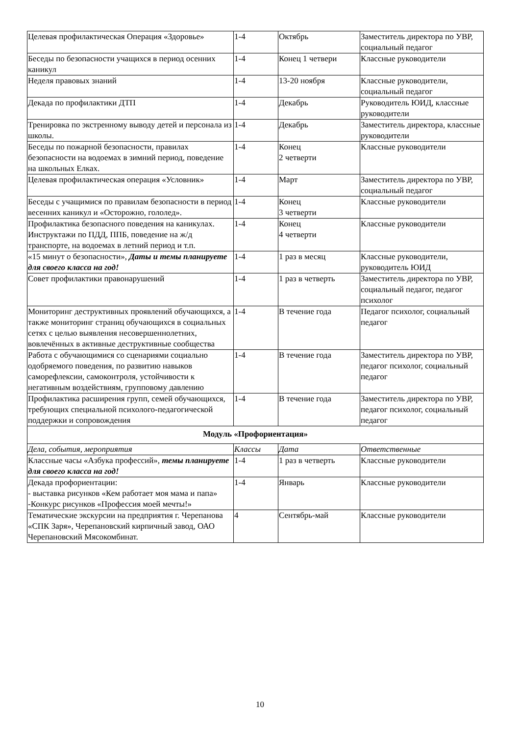| Целевая профилактическая Операция «Здоровье» | 1-4 | Октябрь | Заместитель директора по УВР, социальный педагог |
| Беседы по безопасности учащихся в период осенних каникул | 1-4 | Конец 1 четвери | Классные руководители |
| Неделя правовых знаний | 1-4 | 13-20 ноября | Классные руководители, социальный педагог |
| Декада по профилактики ДТП | 1-4 | Декабрь | Руководитель ЮИД, классные руководители |
| Тренировка по экстренному выводу детей и персонала из школы. | 1-4 | Декабрь | Заместитель директора, классные руководители |
| Беседы по пожарной безопасности, правилах безопасности на водоемах в зимний период, поведение на школьных Елках. | 1-4 | Конец 2 четверти | Классные руководители |
| Целевая профилактическая операция «Условник» | 1-4 | Март | Заместитель директора по УВР, социальный педагог |
| Беседы с учащимися по правилам безопасности в период весенних каникул и «Осторожно, гололед». | 1-4 | Конец 3 четверти | Классные руководители |
| Профилактика безопасного поведения на каникулах. Инструктажи по ПДД, ППБ, поведение на ж/д транспорте, на водоемах в летний период и т.п. | 1-4 | Конец 4 четверти | Классные руководители |
| «15 минут о безопасности», Даты и темы планируете для своего класса на год! | 1-4 | 1 раз в месяц | Классные руководители, руководитель ЮИД |
| Совет профилактики правонарушений | 1-4 | 1 раз в четверть | Заместитель директора по УВР, социальный педагог, педагог психолог |
| Мониторинг деструктивных проявлений обучающихся, а также мониторинг страниц обучающихся в социальных сетях с целью выявления несовершеннолетних, вовлечённых в активные деструктивные сообщества | 1-4 | В течение года | Педагог психолог, социальный педагог |
| Работа с обучающимися со сценариями социально одобряемого поведения, по развитию навыков саморефлексии, самоконтроля, устойчивости к негативным воздействиям, групповому давлению | 1-4 | В течение года | Заместитель директора по УВР, педагог психолог, социальный педагог |
| Профилактика расширения групп, семей обучающихся, требующих специальной психолого-педагогической поддержки и сопровождения | 1-4 | В течение года | Заместитель директора по УВР, педагог психолог, социальный педагог |
| Модуль «Профориентация» | | | |
| Дела, события, мероприятия | Классы | Дата | Ответственные |
| Классные часы «Азбука профессий», темы планируете для своего класса на год! | 1-4 | 1 раз в четверть | Классные руководители |
| Декада профориентации: - выставка рисунков «Кем работает моя мама и папа» -Конкурс рисунков «Профессия моей мечты!» | 1-4 | Январь | Классные руководители |
| Тематические экскурсии на предприятия г. Черепанова «СПК Заря», Черепановский кирпичный завод, ОАО Черепановский Мясокомбинат. | 4 | Сентябрь-май | Классные руководители |
10